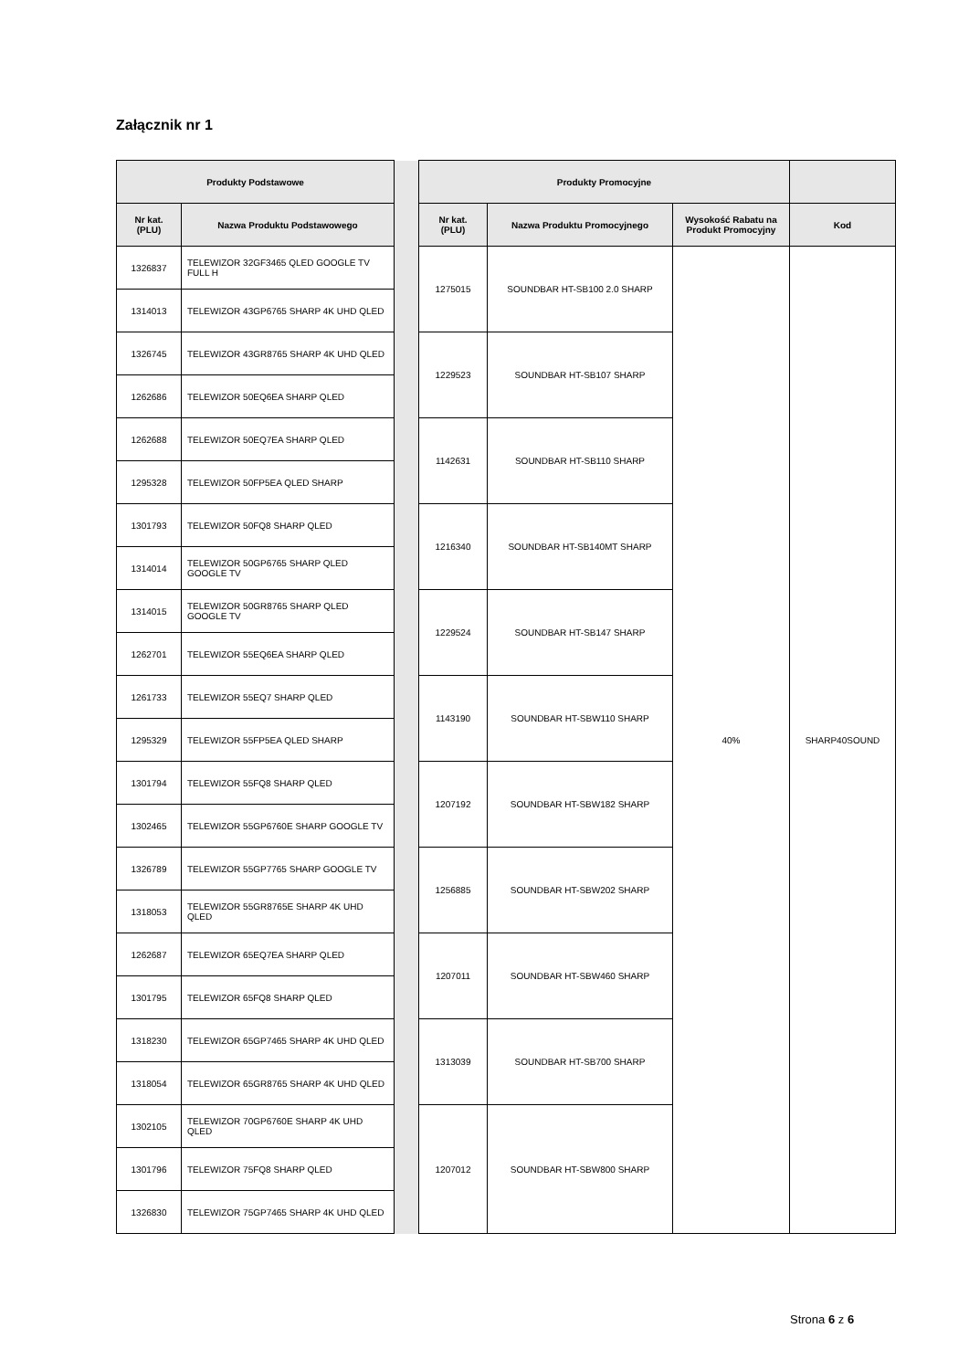Załącznik nr 1
| Produkty Podstawowe | | | Produkty Promocyjne | | | |
| Nr kat. (PLU) | Nazwa Produktu Podstawowego | | Nr kat. (PLU) | Nazwa Produktu Promocyjnego | Wysokość Rabatu na Produkt Promocyjny | Kod |
| 1326837 | TELEWIZOR 32GF3465 QLED GOOGLE TV FULL H | | 1275015 | SOUNDBAR HT-SB100 2.0 SHARP | 40% | SHARP40SOUND |
| 1314013 | TELEWIZOR 43GP6765 SHARP 4K UHD QLED | | | | | |
| 1326745 | TELEWIZOR 43GR8765 SHARP 4K UHD QLED | | 1229523 | SOUNDBAR HT-SB107 SHARP | | |
| 1262686 | TELEWIZOR 50EQ6EA SHARP QLED | | | | | |
| 1262688 | TELEWIZOR 50EQ7EA SHARP QLED | | 1142631 | SOUNDBAR HT-SB110 SHARP | | |
| 1295328 | TELEWIZOR 50FP5EA QLED SHARP | | | | | |
| 1301793 | TELEWIZOR 50FQ8 SHARP QLED | | 1216340 | SOUNDBAR HT-SB140MT SHARP | | |
| 1314014 | TELEWIZOR 50GP6765 SHARP QLED GOOGLE TV | | | | | |
| 1314015 | TELEWIZOR 50GR8765 SHARP QLED GOOGLE TV | | 1229524 | SOUNDBAR HT-SB147 SHARP | | |
| 1262701 | TELEWIZOR 55EQ6EA SHARP QLED | | | | | |
| 1261733 | TELEWIZOR 55EQ7 SHARP QLED | | 1143190 | SOUNDBAR HT-SBW110 SHARP | | |
| 1295329 | TELEWIZOR 55FP5EA QLED SHARP | | | | | |
| 1301794 | TELEWIZOR 55FQ8 SHARP QLED | | 1207192 | SOUNDBAR HT-SBW182 SHARP | | |
| 1302465 | TELEWIZOR 55GP6760E SHARP GOOGLE TV | | | | | |
| 1326789 | TELEWIZOR 55GP7765 SHARP GOOGLE TV | | 1256885 | SOUNDBAR HT-SBW202 SHARP | | |
| 1318053 | TELEWIZOR 55GR8765E SHARP 4K UHD QLED | | | | | |
| 1262687 | TELEWIZOR 65EQ7EA SHARP QLED | | 1207011 | SOUNDBAR HT-SBW460 SHARP | | |
| 1301795 | TELEWIZOR 65FQ8 SHARP QLED | | | | | |
| 1318230 | TELEWIZOR 65GP7465 SHARP 4K UHD QLED | | 1313039 | SOUNDBAR HT-SB700 SHARP | | |
| 1318054 | TELEWIZOR 65GR8765 SHARP 4K UHD QLED | | | | | |
| 1302105 | TELEWIZOR 70GP6760E SHARP 4K UHD QLED | | 1207012 | SOUNDBAR HT-SBW800 SHARP | | |
| 1301796 | TELEWIZOR 75FQ8 SHARP QLED | | | | | |
| 1326830 | TELEWIZOR 75GP7465 SHARP 4K UHD QLED | | | | | |
Strona 6 z 6